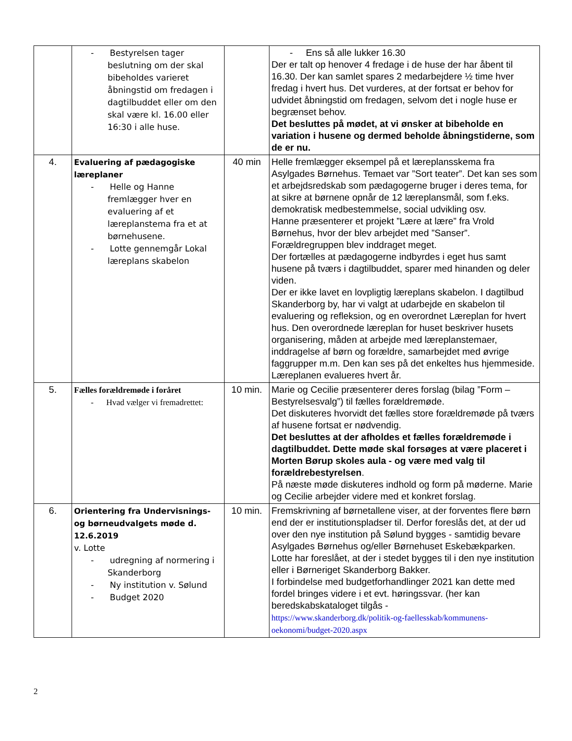| | - Bestyrelsen tager beslutning om der skal bibeholdes varieret åbningstid om fredagen i dagtilbuddet eller om den skal være kl. 16.00 eller 16:30 i alle huse. | | - Ens så alle lukker 16.30 Der er talt op henover 4 fredage i de huse der har åbent til 16.30. Der kan samlet spares 2 medarbejdere ½ time hver fredag i hvert hus. Det vurderes, at der fortsat er behov for udvidet åbningstid om fredagen, selvom det i nogle huse er begrænset behov. Det besluttes på mødet, at vi ønsker at bibeholde en variation i husene og dermed beholde åbningstiderne, som de er nu. |
| 4. | Evaluering af pædagogiske læreplaner - Helle og Hanne fremlægger hver en evaluering af et læreplanstema fra et at børnehusene. - Lotte gennemgår Lokal læreplans skabelon | 40 min | Helle fremlægger eksempel på et læreplansskema fra Asylgades Børnehus. Temaet var ”Sort teater”. Det kan ses som et arbejdsredskab som pædagogerne bruger i deres tema, for at sikre at børnene opnår de 12 læreplansmål, som f.eks. demokratisk medbestemmelse, social udvikling osv. Hanne præsenterer et projekt ”Lære at lære” fra Vrold Børnehus, hvor der blev arbejdet med ”Sanser”. Forældregruppen blev inddraget meget. Der fortælles at pædagogerne indbyrdes i eget hus samt husene på tværs i dagtilbuddet, sparer med hinanden og deler viden. Der er ikke lavet en lovpligtig læreplans skabelon. I dagtilbud Skanderborg by, har vi valgt at udarbejde en skabelon til evaluering og refleksion, og en overordnet Læreplan for hvert hus. Den overordnede læreplan for huset beskriver husets organisering, måden at arbejde med læreplanstemaer, inddragelse af børn og forældre, samarbejdet med øvrige faggrupper m.m. Den kan ses på det enkeltes hus hjemmeside. Læreplanen evalueres hvert år. |
| 5. | Fælles forældremøde i foråret - Hvad vælger vi fremadrettet: | 10 min. | Marie og Cecilie præsenterer deres forslag (bilag ”Form – Bestyrelsesvalg”) til fælles forældremøde. Det diskuteres hvorvidt det fælles store forældremøde på tværs af husene fortsat er nødvendig. Det besluttes at der afholdes et fælles forældremøde i dagtilbuddet. Dette møde skal forsøges at være placeret i Morten Børup skoles aula - og være med valg til forældrebestyrelsen . På næste møde diskuteres indhold og form på møderne. Marie og Cecilie arbejder videre med et konkret forslag. |
| 6. | Orientering fra Undervisnings- og børneudvalgets møde d. 12.6.2019 v. Lotte - udregning af normering i Skanderborg - Ny institution v. Sølund - Budget 2020 | 10 min. | Fremskrivning af børnetallene viser, at der forventes flere børn end der er institutionspladser til. Derfor foreslås det, at der ud over den nye institution på Sølund bygges - samtidig bevare Asylgades Børnehus og/eller Børnehuset Eskebækparken. Lotte har foreslået, at der i stedet bygges til i den nye institution eller i Børneriget Skanderborg Bakker. I forbindelse med budgetforhandlinger 2021 kan dette med fordel bringes videre i et evt. høringssvar. (her kan beredskabskataloget tilgås - https://www.skanderborg.dk/politik-og-faellesskab/kommunens-oekonomi/budget-2020.aspx |
2